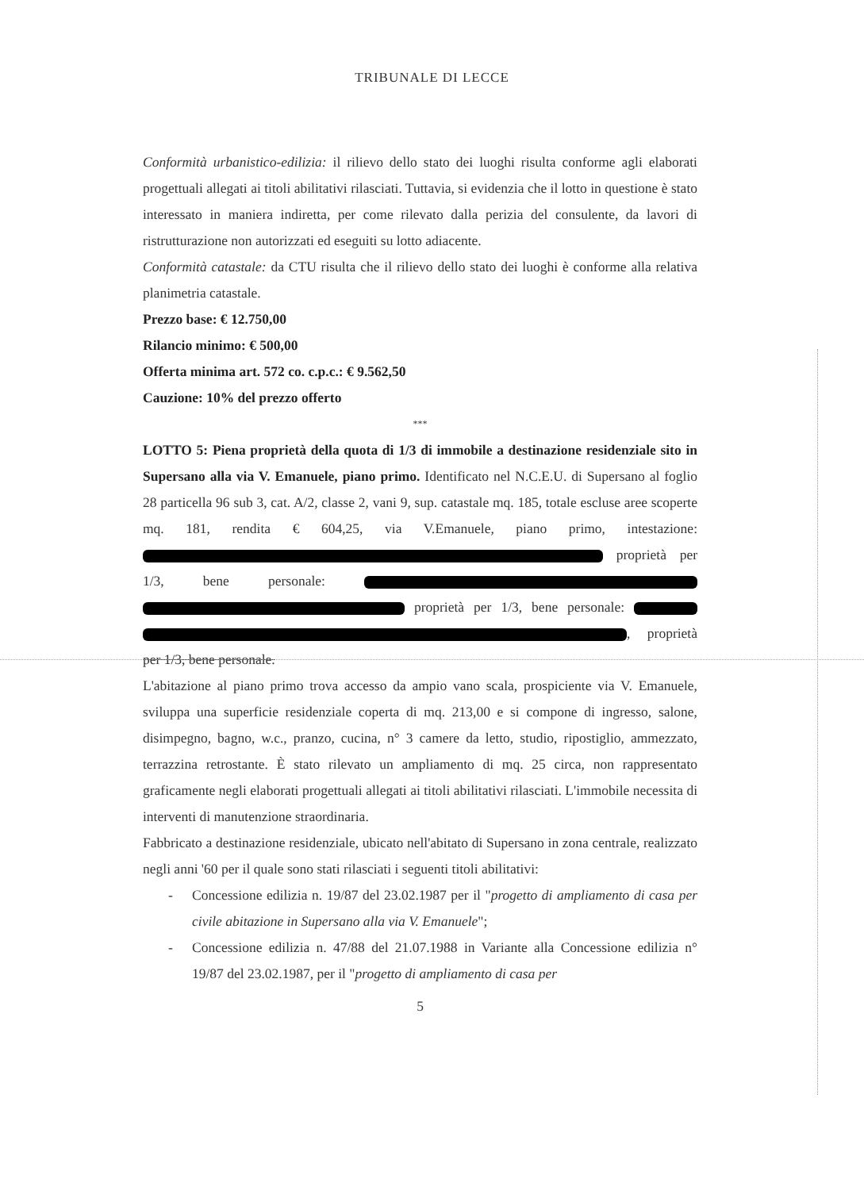TRIBUNALE DI LECCE
Conformità urbanistico-edilizia: il rilievo dello stato dei luoghi risulta conforme agli elaborati progettuali allegati ai titoli abilitativi rilasciati. Tuttavia, si evidenzia che il lotto in questione è stato interessato in maniera indiretta, per come rilevato dalla perizia del consulente, da lavori di ristrutturazione non autorizzati ed eseguiti su lotto adiacente.
Conformità catastale: da CTU risulta che il rilievo dello stato dei luoghi è conforme alla relativa planimetria catastale.
Prezzo base: € 12.750,00
Rilancio minimo: € 500,00
Offerta minima art. 572 co. c.p.c.: € 9.562,50
Cauzione: 10% del prezzo offerto
***
LOTTO 5: Piena proprietà della quota di 1/3 di immobile a destinazione residenziale sito in Supersano alla via V. Emanuele, piano primo. Identificato nel N.C.E.U. di Supersano al foglio 28 particella 96 sub 3, cat. A/2, classe 2, vani 9, sup. catastale mq. 185, totale escluse aree scoperte mq. 181, rendita € 604,25, via V.Emanuele, piano primo, intestazione: proprietà per 1/3, bene personale: proprietà per 1/3, bene personale: , proprietà per 1/3, bene personale.
L'abitazione al piano primo trova accesso da ampio vano scala, prospiciente via V. Emanuele, sviluppa una superficie residenziale coperta di mq. 213,00 e si compone di ingresso, salone, disimpegno, bagno, w.c., pranzo, cucina, n° 3 camere da letto, studio, ripostiglio, ammezzato, terrazzina retrostante. È stato rilevato un ampliamento di mq. 25 circa, non rappresentato graficamente negli elaborati progettuali allegati ai titoli abilitativi rilasciati. L'immobile necessita di interventi di manutenzione straordinaria.
Fabbricato a destinazione residenziale, ubicato nell'abitato di Supersano in zona centrale, realizzato negli anni '60 per il quale sono stati rilasciati i seguenti titoli abilitativi:
- Concessione edilizia n. 19/87 del 23.02.1987 per il "progetto di ampliamento di casa per civile abitazione in Supersano alla via V. Emanuele";
- Concessione edilizia n. 47/88 del 21.07.1988 in Variante alla Concessione edilizia n° 19/87 del 23.02.1987, per il "progetto di ampliamento di casa per
5